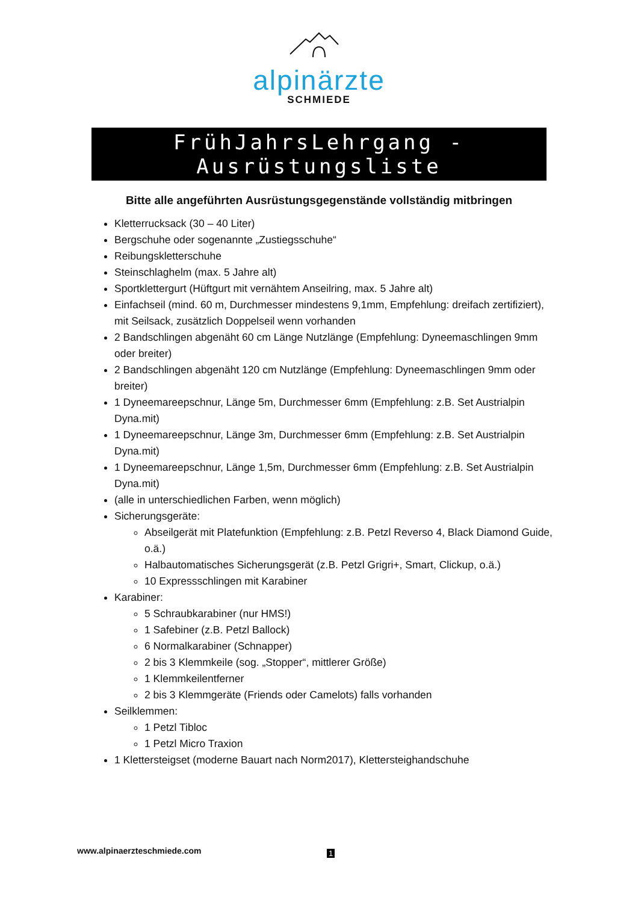alpinärzte
SCHMIEDE
FrühJahrsLehrgang - Ausrüstungsliste
Bitte alle angeführten Ausrüstungsgegenstände vollständig mitbringen
Kletterrucksack (30 – 40 Liter)
Bergschuhe oder sogenannte „Zustiegsschuhe“
Reibungskletterschuhe
Steinschlaghelm (max. 5 Jahre alt)
Sportklettergurt (Hüftgurt mit vernähtem Anseilring, max. 5 Jahre alt)
Einfachseil (mind. 60 m, Durchmesser mindestens 9,1mm, Empfehlung: dreifach zertifiziert), mit Seilsack, zusätzlich Doppelseil wenn vorhanden
2 Bandschlingen abgenäht 60 cm Länge Nutzlänge (Empfehlung: Dyneemaschlingen 9mm oder breiter)
2 Bandschlingen abgenäht 120 cm Nutzlänge (Empfehlung: Dyneemaschlingen 9mm oder breiter)
1 Dyneemareepschnur, Länge 5m, Durchmesser 6mm (Empfehlung: z.B. Set Austrialpin Dyna.mit)
1 Dyneemareepschnur, Länge 3m, Durchmesser 6mm (Empfehlung: z.B. Set Austrialpin Dyna.mit)
1 Dyneemareepschnur, Länge 1,5m, Durchmesser 6mm (Empfehlung: z.B. Set Austrialpin Dyna.mit)
(alle in unterschiedlichen Farben, wenn möglich)
Sicherungsgeräte:
Abseilgerät mit Platefunktion (Empfehlung: z.B. Petzl Reverso 4, Black Diamond Guide, o.ä.)
Halbautomatisches Sicherungsgerät (z.B. Petzl Grigri+, Smart, Clickup, o.ä.)
10 Expressschlingen mit Karabiner
Karabiner:
5 Schraubkarabiner (nur HMS!)
1 Safebiner (z.B. Petzl Ballock)
6 Normalkarabiner (Schnapper)
2 bis 3 Klemmkeile (sog. „Stopper“, mittlerer Größe)
1 Klemmkeilentferner
2 bis 3 Klemmgeräte (Friends oder Camelots) falls vorhanden
Seilklemmen:
1 Petzl Tibloc
1 Petzl Micro Traxion
1 Klettersteigset (moderne Bauart nach Norm2017), Klettersteighandschuhe
www.alpinaerzteschmiede.com 1